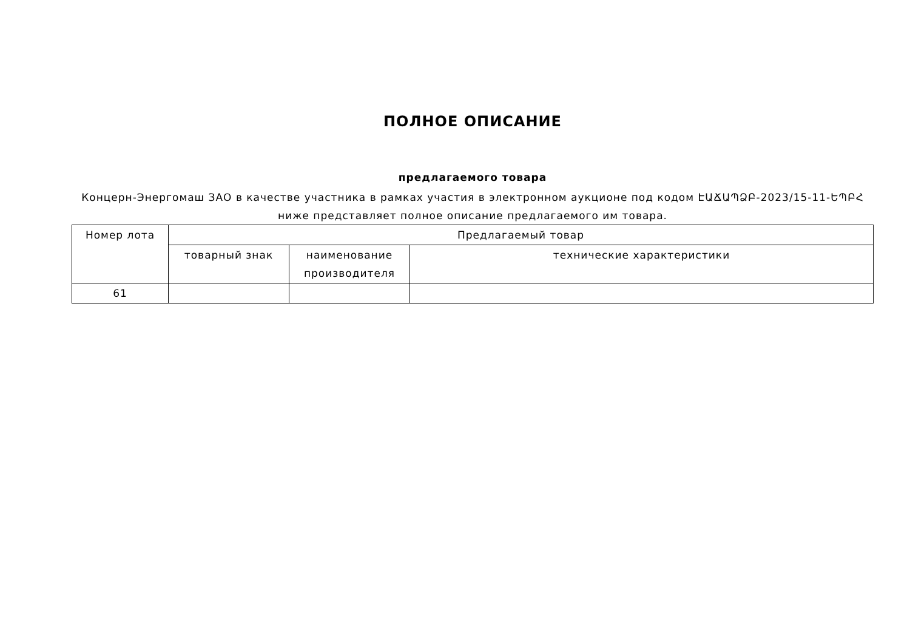ПОЛНОЕ ОПИСАНИЕ
предлагаемого товара
Концерн-Энергомаш ЗАО в качестве участника в рамках участия в электронном аукционе под кодом ԷԱՃԱՊՁԲ-2023/15-11-ԵՊԲՀ ниже представляет полное описание предлагаемого им товара.
| Номер лота | Предлагаемый товар | | |
| --- | --- | --- | --- |
| | товарный знак | наименование производителя | технические характеристики |
| 61 | | | |